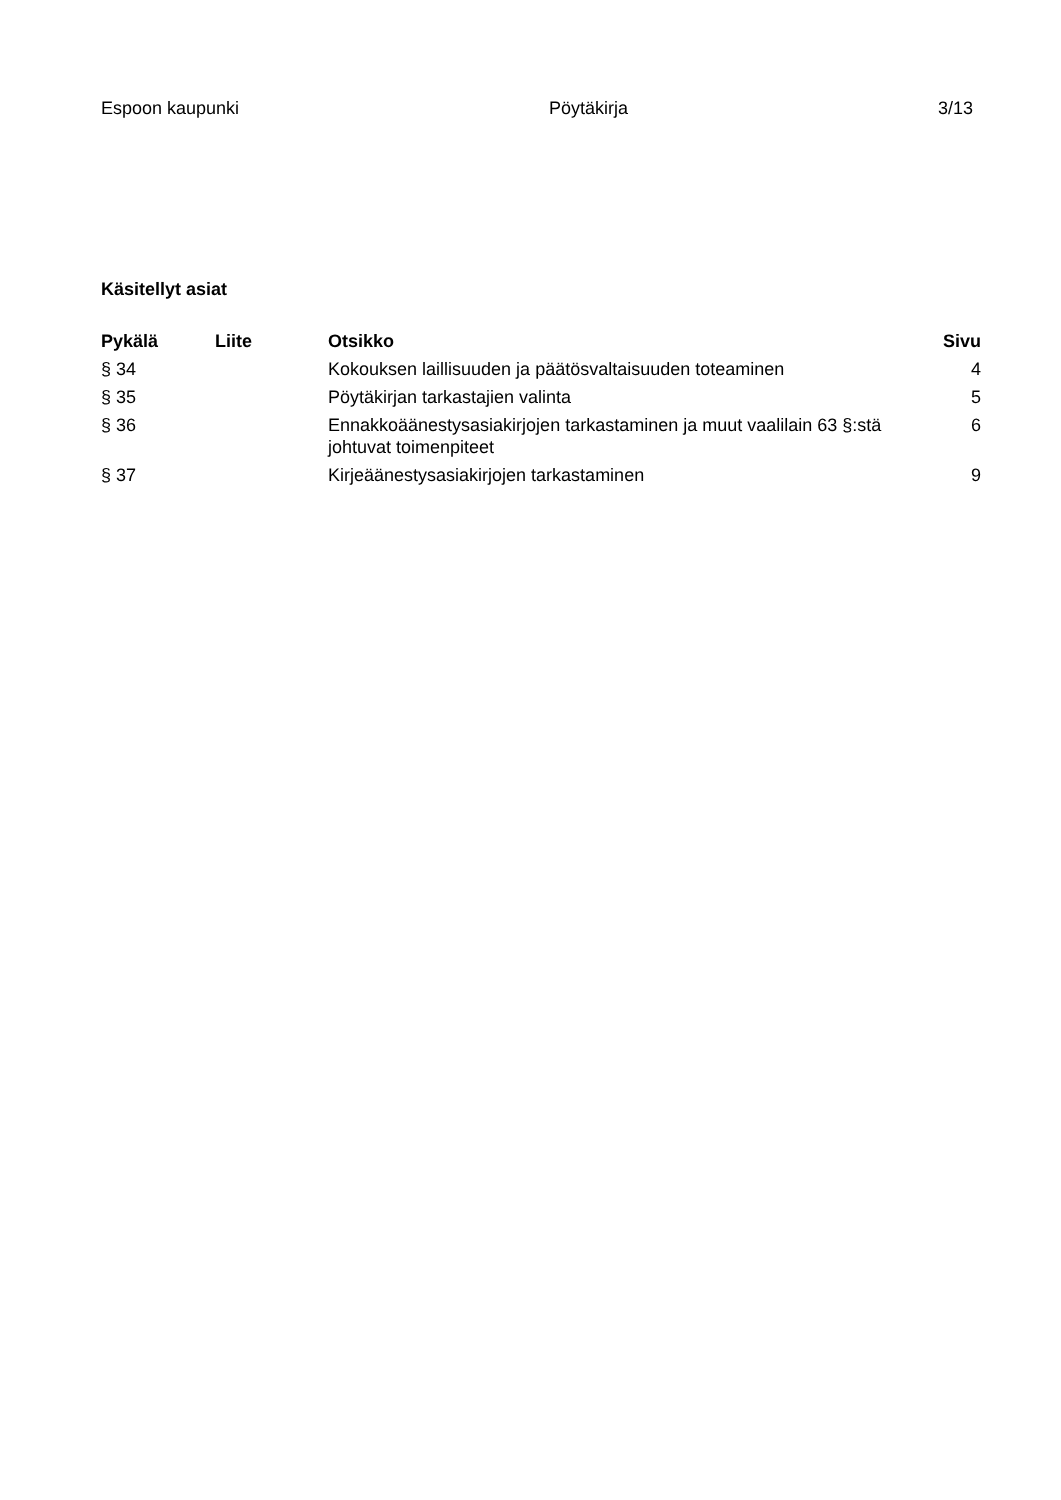Espoon kaupunki Pöytäkirja 3/13
Käsitellyt asiat
| Pykälä | Liite | Otsikko | Sivu |
| --- | --- | --- | --- |
| § 34 | | Kokouksen laillisuuden ja päätösvaltaisuuden toteaminen | 4 |
| § 35 | | Pöytäkirjan tarkastajien valinta | 5 |
| § 36 | | Ennakkoäänestysasiakirjojen tarkastaminen ja muut vaalilain 63 §:stä johtuvat toimenpiteet | 6 |
| § 37 | | Kirjeäänestysasiakirjojen tarkastaminen | 9 |